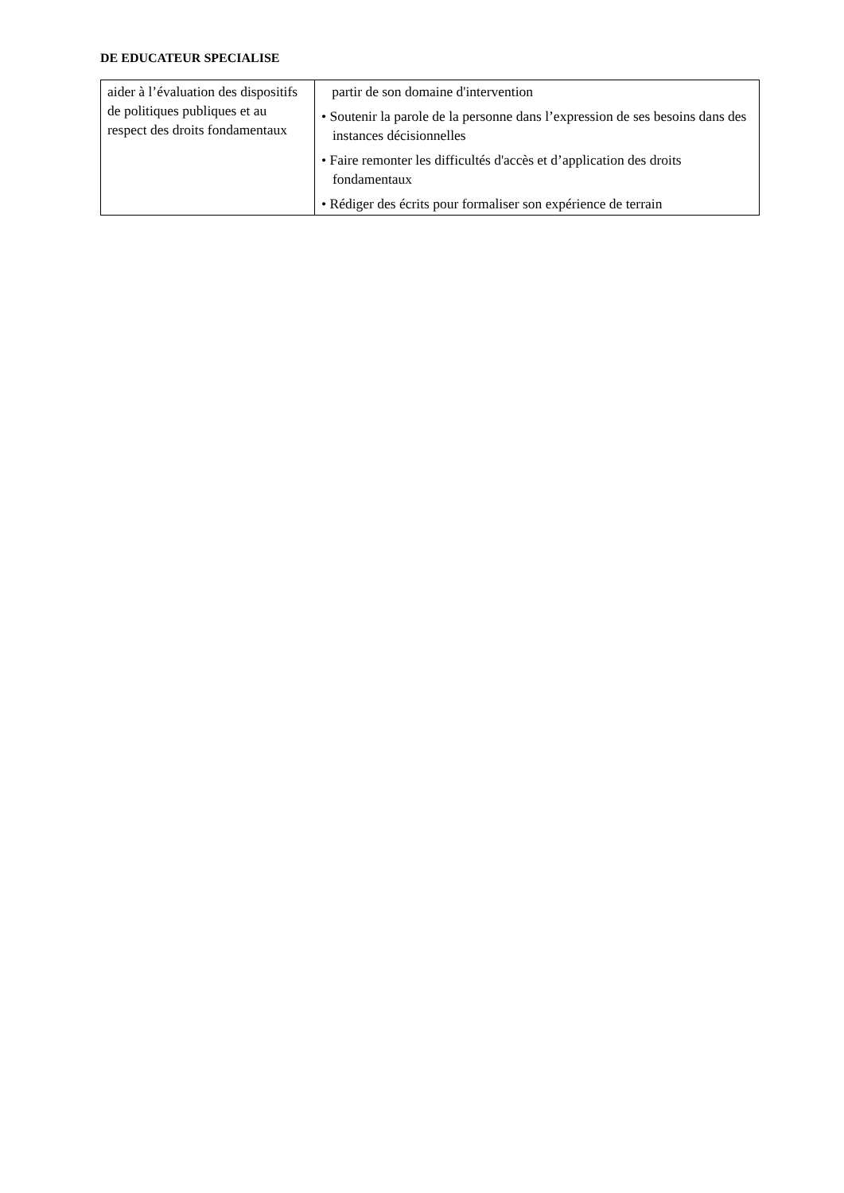DE EDUCATEUR SPECIALISE
| aider à l’évaluation des dispositifs de politiques publiques et au respect des droits fondamentaux | partir de son domaine d'intervention • Soutenir la parole de la personne dans l’expression de ses besoins dans des instances décisionnelles • Faire remonter les difficultés d'accès et d’application des droits fondamentaux • Rédiger des écrits pour formaliser son expérience de terrain |